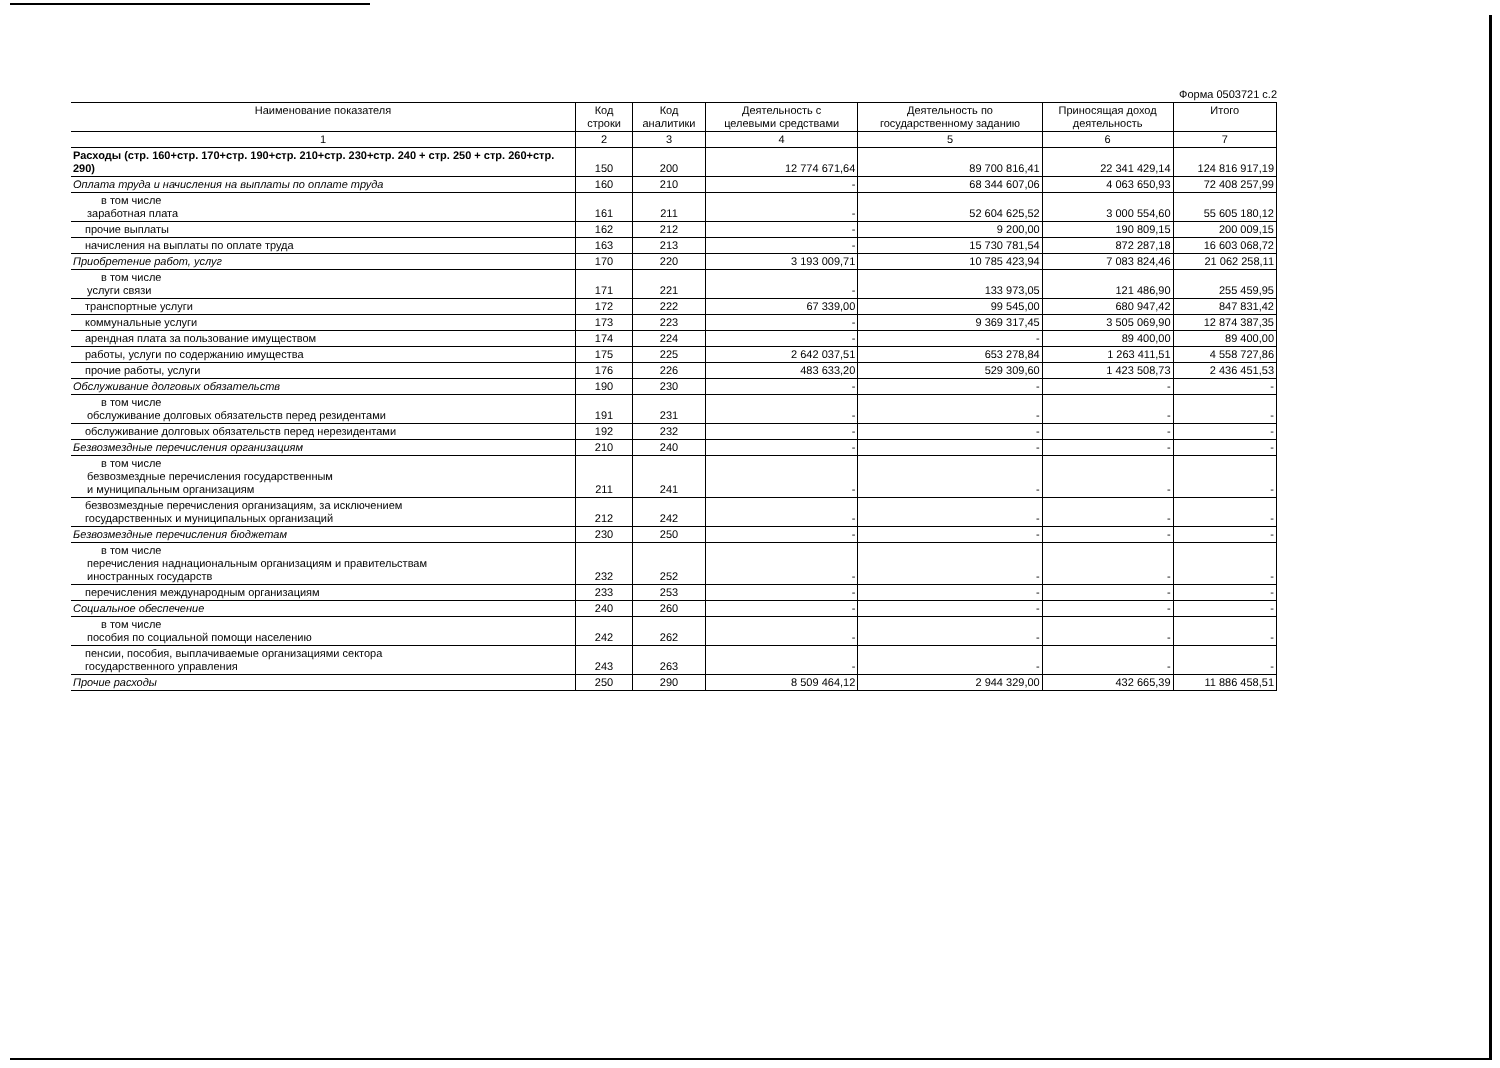Форма 0503721 с.2
| Наименование показателя | Код строки | Код аналитики | Деятельность с целевыми средствами | Деятельность по государственному заданию | Приносящая доход деятельность | Итого |
| --- | --- | --- | --- | --- | --- | --- |
| 1 | 2 | 3 | 4 | 5 | 6 | 7 |
| Расходы (стр. 160+стр. 170+стр. 190+стр. 210+стр. 230+стр. 240 + стр. 250 + стр. 260+стр. 290) | 150 | 200 | 12 774 671,64 | 89 700 816,41 | 22 341 429,14 | 124 816 917,19 |
| Оплата труда и начисления на выплаты по оплате труда | 160 | 210 | - | 68 344 607,06 | 4 063 650,93 | 72 408 257,99 |
| в том числе заработная плата | 161 | 211 | - | 52 604 625,52 | 3 000 554,60 | 55 605 180,12 |
| прочие выплаты | 162 | 212 | - | 9 200,00 | 190 809,15 | 200 009,15 |
| начисления на выплаты по оплате труда | 163 | 213 | - | 15 730 781,54 | 872 287,18 | 16 603 068,72 |
| Приобретение работ, услуг | 170 | 220 | 3 193 009,71 | 10 785 423,94 | 7 083 824,46 | 21 062 258,11 |
| в том числе услуги связи | 171 | 221 | - | 133 973,05 | 121 486,90 | 255 459,95 |
| транспортные услуги | 172 | 222 | 67 339,00 | 99 545,00 | 680 947,42 | 847 831,42 |
| коммунальные услуги | 173 | 223 | - | 9 369 317,45 | 3 505 069,90 | 12 874 387,35 |
| арендная плата за пользование имуществом | 174 | 224 | - | - | 89 400,00 | 89 400,00 |
| работы, услуги по содержанию имущества | 175 | 225 | 2 642 037,51 | 653 278,84 | 1 263 411,51 | 4 558 727,86 |
| прочие работы, услуги | 176 | 226 | 483 633,20 | 529 309,60 | 1 423 508,73 | 2 436 451,53 |
| Обслуживание долговых обязательств | 190 | 230 | - | - | - | - |
| в том числе обслуживание долговых обязательств перед резидентами | 191 | 231 | - | - | - | - |
| обслуживание долговых обязательств перед нерезидентами | 192 | 232 | - | - | - | - |
| Безвозмездные перечисления организациям | 210 | 240 | - | - | - | - |
| в том числе безвозмездные перечисления государственным и муниципальным организациям | 211 | 241 | - | - | - | - |
| безвозмездные перечисления организациям, за исключением государственных и муниципальных организаций | 212 | 242 | - | - | - | - |
| Безвозмездные перечисления бюджетам | 230 | 250 | - | - | - | - |
| в том числе перечисления наднациональным организациям и правительствам иностранных государств | 232 | 252 | - | - | - | - |
| перечисления международным организациям | 233 | 253 | - | - | - | - |
| Социальное обеспечение | 240 | 260 | - | - | - | - |
| в том числе пособия по социальной помощи населению | 242 | 262 | - | - | - | - |
| пенсии, пособия, выплачиваемые организациями сектора государственного управления | 243 | 263 | - | - | - | - |
| Прочие расходы | 250 | 290 | 8 509 464,12 | 2 944 329,00 | 432 665,39 | 11 886 458,51 |